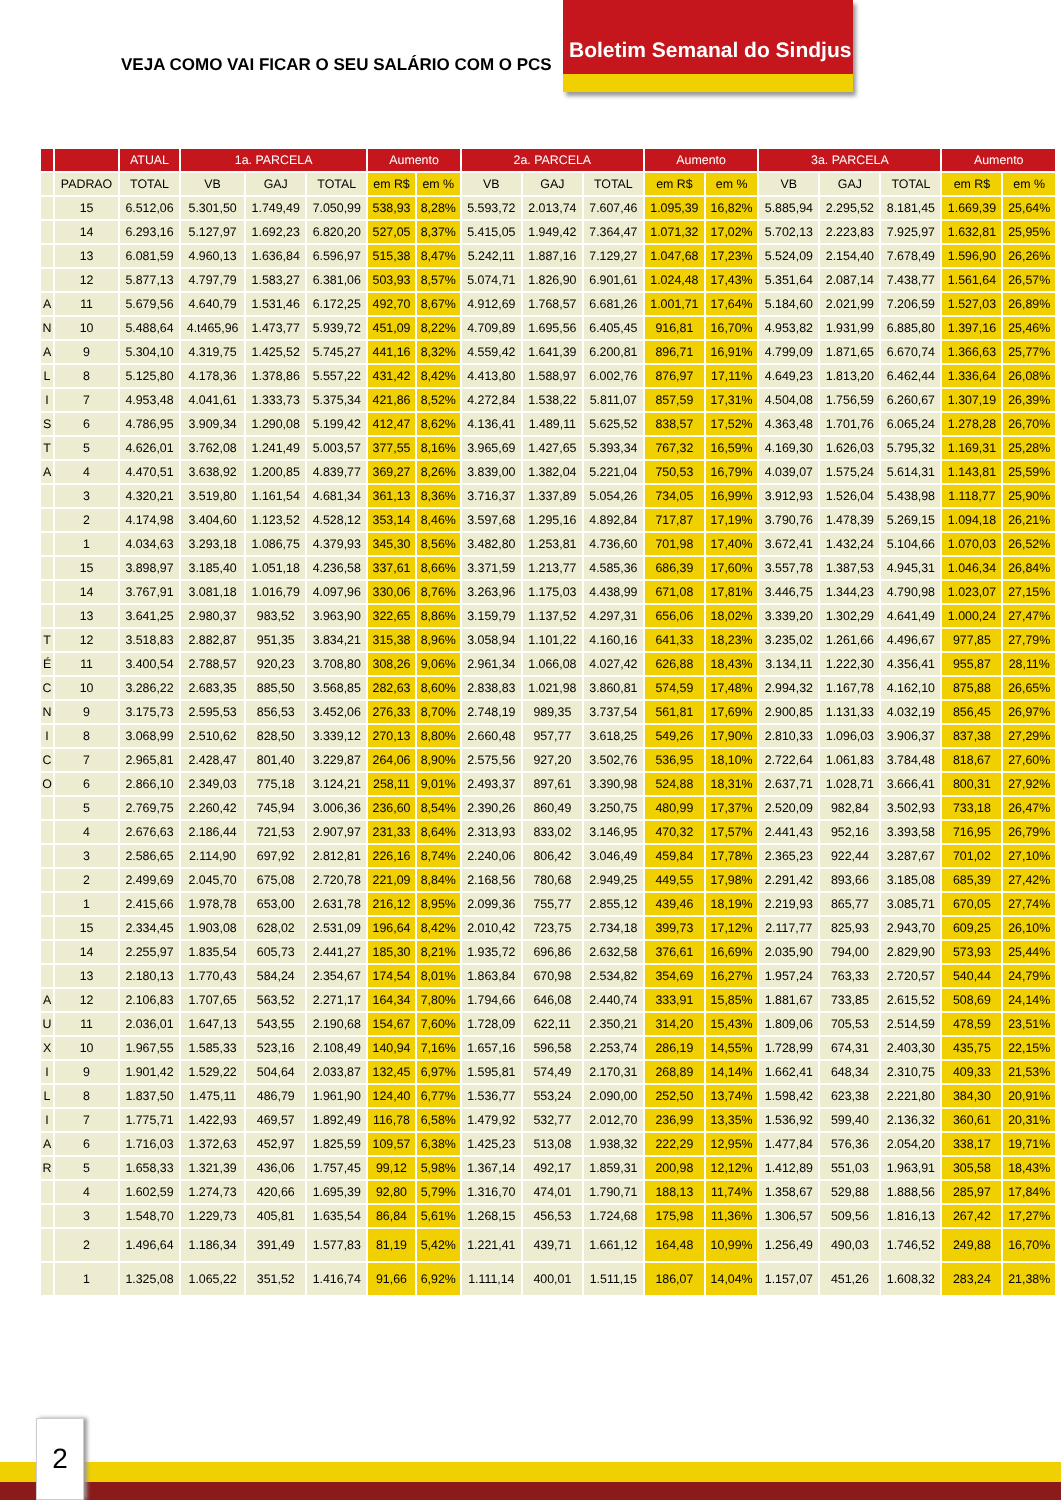VEJA COMO VAI FICAR O SEU SALÁRIO COM O PCS
Boletim Semanal do Sindjus
| | | ATUAL | 1a. PARCELA | | | Aumento | | 2a. PARCELA | | | Aumento | | 3a. PARCELA | | | Aumento | |
| --- | --- | --- | --- | --- | --- | --- | --- | --- | --- | --- | --- | --- | --- | --- | --- | --- | --- |
| | PADRAO | TOTAL | VB | GAJ | TOTAL | em R$ | em % | VB | GAJ | TOTAL | em R$ | em % | VB | GAJ | TOTAL | em R$ | em % |
| | 15 | 6.512,06 | 5.301,50 | 1.749,49 | 7.050,99 | 538,93 | 8,28% | 5.593,72 | 2.013,74 | 7.607,46 | 1.095,39 | 16,82% | 5.885,94 | 2.295,52 | 8.181,45 | 1.669,39 | 25,64% |
| | 14 | 6.293,16 | 5.127,97 | 1.692,23 | 6.820,20 | 527,05 | 8,37% | 5.415,05 | 1.949,42 | 7.364,47 | 1.071,32 | 17,02% | 5.702,13 | 2.223,83 | 7.925,97 | 1.632,81 | 25,95% |
| | 13 | 6.081,59 | 4.960,13 | 1.636,84 | 6.596,97 | 515,38 | 8,47% | 5.242,11 | 1.887,16 | 7.129,27 | 1.047,68 | 17,23% | 5.524,09 | 2.154,40 | 7.678,49 | 1.596,90 | 26,26% |
| | 12 | 5.877,13 | 4.797,79 | 1.583,27 | 6.381,06 | 503,93 | 8,57% | 5.074,71 | 1.826,90 | 6.901,61 | 1.024,48 | 17,43% | 5.351,64 | 2.087,14 | 7.438,77 | 1.561,64 | 26,57% |
| A | 11 | 5.679,56 | 4.640,79 | 1.531,46 | 6.172,25 | 492,70 | 8,67% | 4.912,69 | 1.768,57 | 6.681,26 | 1.001,71 | 17,64% | 5.184,60 | 2.021,99 | 7.206,59 | 1.527,03 | 26,89% |
| N | 10 | 5.488,64 | 4.t465,96 | 1.473,77 | 5.939,72 | 451,09 | 8,22% | 4.709,89 | 1.695,56 | 6.405,45 | 916,81 | 16,70% | 4.953,82 | 1.931,99 | 6.885,80 | 1.397,16 | 25,46% |
| A | 9 | 5.304,10 | 4.319,75 | 1.425,52 | 5.745,27 | 441,16 | 8,32% | 4.559,42 | 1.641,39 | 6.200,81 | 896,71 | 16,91% | 4.799,09 | 1.871,65 | 6.670,74 | 1.366,63 | 25,77% |
| L | 8 | 5.125,80 | 4.178,36 | 1.378,86 | 5.557,22 | 431,42 | 8,42% | 4.413,80 | 1.588,97 | 6.002,76 | 876,97 | 17,11% | 4.649,23 | 1.813,20 | 6.462,44 | 1.336,64 | 26,08% |
| I | 7 | 4.953,48 | 4.041,61 | 1.333,73 | 5.375,34 | 421,86 | 8,52% | 4.272,84 | 1.538,22 | 5.811,07 | 857,59 | 17,31% | 4.504,08 | 1.756,59 | 6.260,67 | 1.307,19 | 26,39% |
| S | 6 | 4.786,95 | 3.909,34 | 1.290,08 | 5.199,42 | 412,47 | 8,62% | 4.136,41 | 1.489,11 | 5.625,52 | 838,57 | 17,52% | 4.363,48 | 1.701,76 | 6.065,24 | 1.278,28 | 26,70% |
| T | 5 | 4.626,01 | 3.762,08 | 1.241,49 | 5.003,57 | 377,55 | 8,16% | 3.965,69 | 1.427,65 | 5.393,34 | 767,32 | 16,59% | 4.169,30 | 1.626,03 | 5.795,32 | 1.169,31 | 25,28% |
| A | 4 | 4.470,51 | 3.638,92 | 1.200,85 | 4.839,77 | 369,27 | 8,26% | 3.839,00 | 1.382,04 | 5.221,04 | 750,53 | 16,79% | 4.039,07 | 1.575,24 | 5.614,31 | 1.143,81 | 25,59% |
| | 3 | 4.320,21 | 3.519,80 | 1.161,54 | 4.681,34 | 361,13 | 8,36% | 3.716,37 | 1.337,89 | 5.054,26 | 734,05 | 16,99% | 3.912,93 | 1.526,04 | 5.438,98 | 1.118,77 | 25,90% |
| | 2 | 4.174,98 | 3.404,60 | 1.123,52 | 4.528,12 | 353,14 | 8,46% | 3.597,68 | 1.295,16 | 4.892,84 | 717,87 | 17,19% | 3.790,76 | 1.478,39 | 5.269,15 | 1.094,18 | 26,21% |
| | 1 | 4.034,63 | 3.293,18 | 1.086,75 | 4.379,93 | 345,30 | 8,56% | 3.482,80 | 1.253,81 | 4.736,60 | 701,98 | 17,40% | 3.672,41 | 1.432,24 | 5.104,66 | 1.070,03 | 26,52% |
| | 15 | 3.898,97 | 3.185,40 | 1.051,18 | 4.236,58 | 337,61 | 8,66% | 3.371,59 | 1.213,77 | 4.585,36 | 686,39 | 17,60% | 3.557,78 | 1.387,53 | 4.945,31 | 1.046,34 | 26,84% |
| | 14 | 3.767,91 | 3.081,18 | 1.016,79 | 4.097,96 | 330,06 | 8,76% | 3.263,96 | 1.175,03 | 4.438,99 | 671,08 | 17,81% | 3.446,75 | 1.344,23 | 4.790,98 | 1.023,07 | 27,15% |
| | 13 | 3.641,25 | 2.980,37 | 983,52 | 3.963,90 | 322,65 | 8,86% | 3.159,79 | 1.137,52 | 4.297,31 | 656,06 | 18,02% | 3.339,20 | 1.302,29 | 4.641,49 | 1.000,24 | 27,47% |
| T | 12 | 3.518,83 | 2.882,87 | 951,35 | 3.834,21 | 315,38 | 8,96% | 3.058,94 | 1.101,22 | 4.160,16 | 641,33 | 18,23% | 3.235,02 | 1.261,66 | 4.496,67 | 977,85 | 27,79% |
| É | 11 | 3.400,54 | 2.788,57 | 920,23 | 3.708,80 | 308,26 | 9,06% | 2.961,34 | 1.066,08 | 4.027,42 | 626,88 | 18,43% | 3.134,11 | 1.222,30 | 4.356,41 | 955,87 | 28,11% |
| C | 10 | 3.286,22 | 2.683,35 | 885,50 | 3.568,85 | 282,63 | 8,60% | 2.838,83 | 1.021,98 | 3.860,81 | 574,59 | 17,48% | 2.994,32 | 1.167,78 | 4.162,10 | 875,88 | 26,65% |
| N | 9 | 3.175,73 | 2.595,53 | 856,53 | 3.452,06 | 276,33 | 8,70% | 2.748,19 | 989,35 | 3.737,54 | 561,81 | 17,69% | 2.900,85 | 1.131,33 | 4.032,19 | 856,45 | 26,97% |
| I | 8 | 3.068,99 | 2.510,62 | 828,50 | 3.339,12 | 270,13 | 8,80% | 2.660,48 | 957,77 | 3.618,25 | 549,26 | 17,90% | 2.810,33 | 1.096,03 | 3.906,37 | 837,38 | 27,29% |
| C | 7 | 2.965,81 | 2.428,47 | 801,40 | 3.229,87 | 264,06 | 8,90% | 2.575,56 | 927,20 | 3.502,76 | 536,95 | 18,10% | 2.722,64 | 1.061,83 | 3.784,48 | 818,67 | 27,60% |
| O | 6 | 2.866,10 | 2.349,03 | 775,18 | 3.124,21 | 258,11 | 9,01% | 2.493,37 | 897,61 | 3.390,98 | 524,88 | 18,31% | 2.637,71 | 1.028,71 | 3.666,41 | 800,31 | 27,92% |
| | 5 | 2.769,75 | 2.260,42 | 745,94 | 3.006,36 | 236,60 | 8,54% | 2.390,26 | 860,49 | 3.250,75 | 480,99 | 17,37% | 2.520,09 | 982,84 | 3.502,93 | 733,18 | 26,47% |
| | 4 | 2.676,63 | 2.186,44 | 721,53 | 2.907,97 | 231,33 | 8,64% | 2.313,93 | 833,02 | 3.146,95 | 470,32 | 17,57% | 2.441,43 | 952,16 | 3.393,58 | 716,95 | 26,79% |
| | 3 | 2.586,65 | 2.114,90 | 697,92 | 2.812,81 | 226,16 | 8,74% | 2.240,06 | 806,42 | 3.046,49 | 459,84 | 17,78% | 2.365,23 | 922,44 | 3.287,67 | 701,02 | 27,10% |
| | 2 | 2.499,69 | 2.045,70 | 675,08 | 2.720,78 | 221,09 | 8,84% | 2.168,56 | 780,68 | 2.949,25 | 449,55 | 17,98% | 2.291,42 | 893,66 | 3.185,08 | 685,39 | 27,42% |
| | 1 | 2.415,66 | 1.978,78 | 653,00 | 2.631,78 | 216,12 | 8,95% | 2.099,36 | 755,77 | 2.855,12 | 439,46 | 18,19% | 2.219,93 | 865,77 | 3.085,71 | 670,05 | 27,74% |
| | 15 | 2.334,45 | 1.903,08 | 628,02 | 2.531,09 | 196,64 | 8,42% | 2.010,42 | 723,75 | 2.734,18 | 399,73 | 17,12% | 2.117,77 | 825,93 | 2.943,70 | 609,25 | 26,10% |
| | 14 | 2.255,97 | 1.835,54 | 605,73 | 2.441,27 | 185,30 | 8,21% | 1.935,72 | 696,86 | 2.632,58 | 376,61 | 16,69% | 2.035,90 | 794,00 | 2.829,90 | 573,93 | 25,44% |
| | 13 | 2.180,13 | 1.770,43 | 584,24 | 2.354,67 | 174,54 | 8,01% | 1.863,84 | 670,98 | 2.534,82 | 354,69 | 16,27% | 1.957,24 | 763,33 | 2.720,57 | 540,44 | 24,79% |
| A | 12 | 2.106,83 | 1.707,65 | 563,52 | 2.271,17 | 164,34 | 7,80% | 1.794,66 | 646,08 | 2.440,74 | 333,91 | 15,85% | 1.881,67 | 733,85 | 2.615,52 | 508,69 | 24,14% |
| U | 11 | 2.036,01 | 1.647,13 | 543,55 | 2.190,68 | 154,67 | 7,60% | 1.728,09 | 622,11 | 2.350,21 | 314,20 | 15,43% | 1.809,06 | 705,53 | 2.514,59 | 478,59 | 23,51% |
| X | 10 | 1.967,55 | 1.585,33 | 523,16 | 2.108,49 | 140,94 | 7,16% | 1.657,16 | 596,58 | 2.253,74 | 286,19 | 14,55% | 1.728,99 | 674,31 | 2.403,30 | 435,75 | 22,15% |
| I | 9 | 1.901,42 | 1.529,22 | 504,64 | 2.033,87 | 132,45 | 6,97% | 1.595,81 | 574,49 | 2.170,31 | 268,89 | 14,14% | 1.662,41 | 648,34 | 2.310,75 | 409,33 | 21,53% |
| L | 8 | 1.837,50 | 1.475,11 | 486,79 | 1.961,90 | 124,40 | 6,77% | 1.536,77 | 553,24 | 2.090,00 | 252,50 | 13,74% | 1.598,42 | 623,38 | 2.221,80 | 384,30 | 20,91% |
| I | 7 | 1.775,71 | 1.422,93 | 469,57 | 1.892,49 | 116,78 | 6,58% | 1.479,92 | 532,77 | 2.012,70 | 236,99 | 13,35% | 1.536,92 | 599,40 | 2.136,32 | 360,61 | 20,31% |
| A | 6 | 1.716,03 | 1.372,63 | 452,97 | 1.825,59 | 109,57 | 6,38% | 1.425,23 | 513,08 | 1.938,32 | 222,29 | 12,95% | 1.477,84 | 576,36 | 2.054,20 | 338,17 | 19,71% |
| R | 5 | 1.658,33 | 1.321,39 | 436,06 | 1.757,45 | 99,12 | 5,98% | 1.367,14 | 492,17 | 1.859,31 | 200,98 | 12,12% | 1.412,89 | 551,03 | 1.963,91 | 305,58 | 18,43% |
| | 4 | 1.602,59 | 1.274,73 | 420,66 | 1.695,39 | 92,80 | 5,79% | 1.316,70 | 474,01 | 1.790,71 | 188,13 | 11,74% | 1.358,67 | 529,88 | 1.888,56 | 285,97 | 17,84% |
| | 3 | 1.548,70 | 1.229,73 | 405,81 | 1.635,54 | 86,84 | 5,61% | 1.268,15 | 456,53 | 1.724,68 | 175,98 | 11,36% | 1.306,57 | 509,56 | 1.816,13 | 267,42 | 17,27% |
| | 2 | 1.496,64 | 1.186,34 | 391,49 | 1.577,83 | 81,19 | 5,42% | 1.221,41 | 439,71 | 1.661,12 | 164,48 | 10,99% | 1.256,49 | 490,03 | 1.746,52 | 249,88 | 16,70% |
| | 1 | 1.325,08 | 1.065,22 | 351,52 | 1.416,74 | 91,66 | 6,92% | 1.111,14 | 400,01 | 1.511,15 | 186,07 | 14,04% | 1.157,07 | 451,26 | 1.608,32 | 283,24 | 21,38% |
2